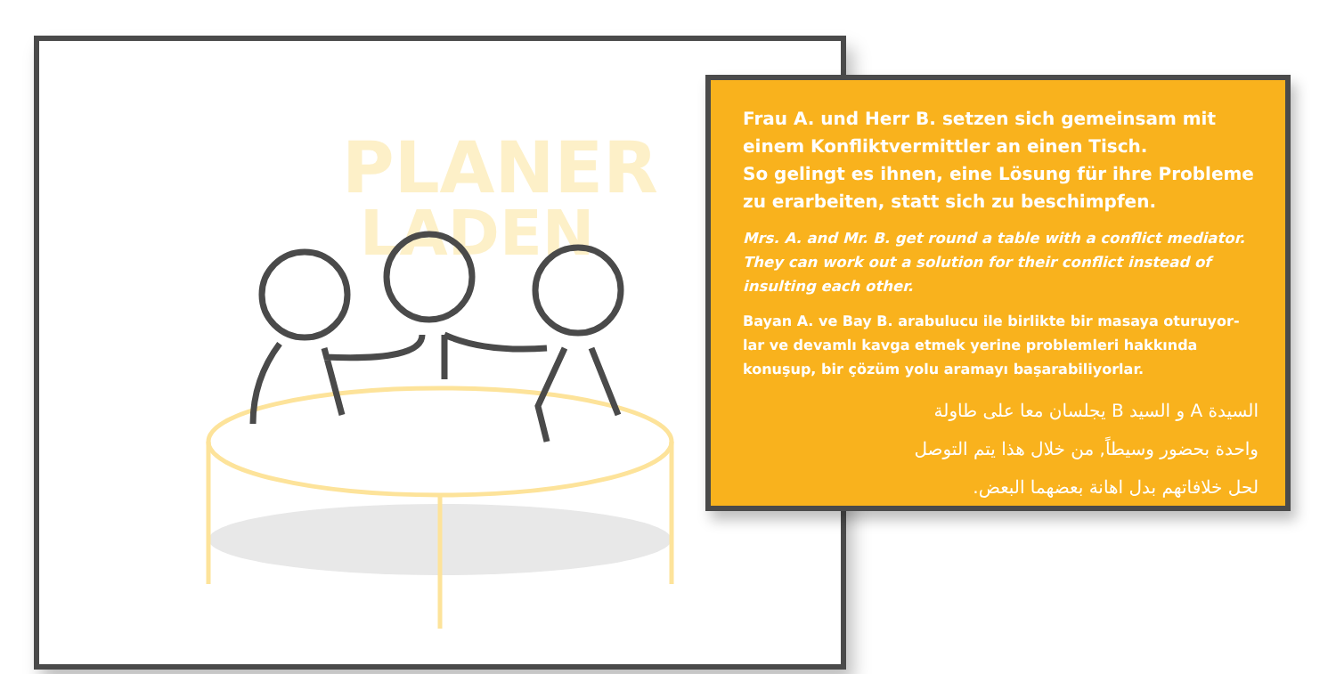PLANER
LADEN
Frau A. und Herr B. setzen sich gemeinsam mit einem Konfliktvermittler an einen Tisch.
So gelingt es ihnen, eine Lösung für ihre Probleme zu erarbeiten, statt sich zu beschimpfen.
Mrs. A. and Mr. B. get round a table with a conflict mediator. They can work out a solution for their conflict instead of insulting each other.
Bayan A. ve Bay B. arabulucu ile birlikte bir masaya oturuyor-lar ve devamlı kavga etmek yerine problemleri hakkında konuşup, bir çözüm yolu aramayı başarabiliyorlar.
السيدة A و السيد B يجلسان معا على طاولة
واحدة بحضور وسيطاً, من خلال هذا يتم التوصل
لحل خلافاتهم بدل اهانة بعضهما البعض.